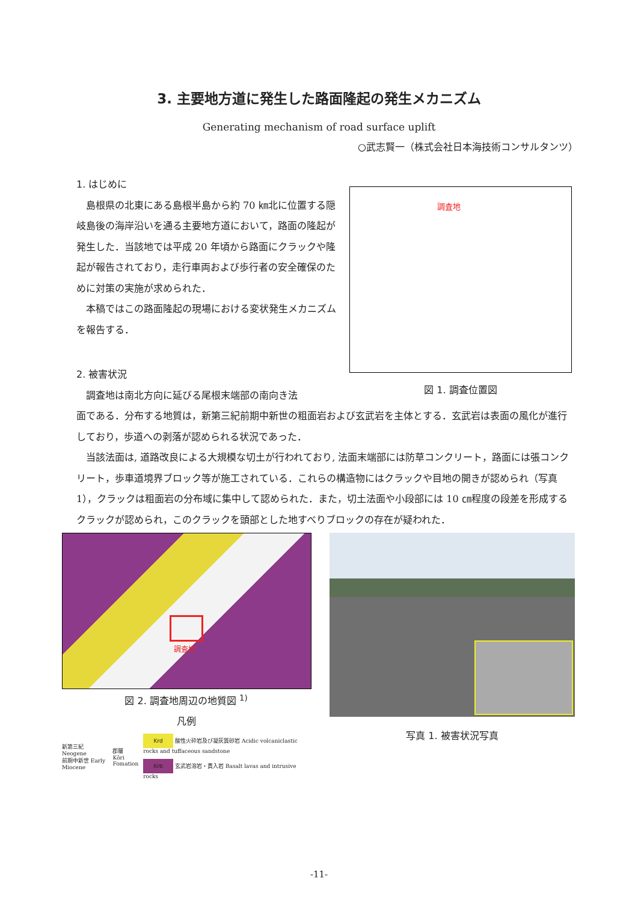3. 主要地方道に発生した路面隆起の発生メカニズム
Generating mechanism of road surface uplift
○武志賢一（株式会社日本海技術コンサルタンツ）
1. はじめに
島根県の北東にある島根半島から約 70 ㎞北に位置する隠岐島後の海岸沿いを通る主要地方道において，路面の隆起が発生した．当該地では平成 20 年頃から路面にクラックや隆起が報告されており，走行車両および歩行者の安全確保のために対策の実施が求められた．
本稿ではこの路面隆起の現場における変状発生メカニズムを報告する．
2. 被害状況
調査地は南北方向に延びる尾根末端部の南向き法
調査地
図 1. 調査位置図
面である．分布する地質は，新第三紀前期中新世の粗面岩および玄武岩を主体とする．玄武岩は表面の風化が進行しており，歩道への剥落が認められる状況であった．
当該法面は, 道路改良による大規模な切土が行われており, 法面末端部には防草コンクリート，路面には張コンクリート，歩車道境界ブロック等が施工されている．これらの構造物にはクラックや目地の開きが認められ（写真 1），クラックは粗面岩の分布域に集中して認められた．また，切土法面や小段部には 10 ㎝程度の段差を形成するクラックが認められ，このクラックを頭部とした地すべりブロックの存在が疑われた．
調査地
図 2. 調査地周辺の地質図 <sup>1)</sup>
凡例
新第三紀 Neogene
前期中新世 Early Miocene 郡層
Kōri Fomation
Krd 酸性火砕岩及び凝灰質砂岩 Acidic volcaniclastic rocks and tuffaceous sandstone
Krb 玄武岩溶岩・貫入岩 Basalt lavas and intrusive rocks
写真 1. 被害状況写真
-11-